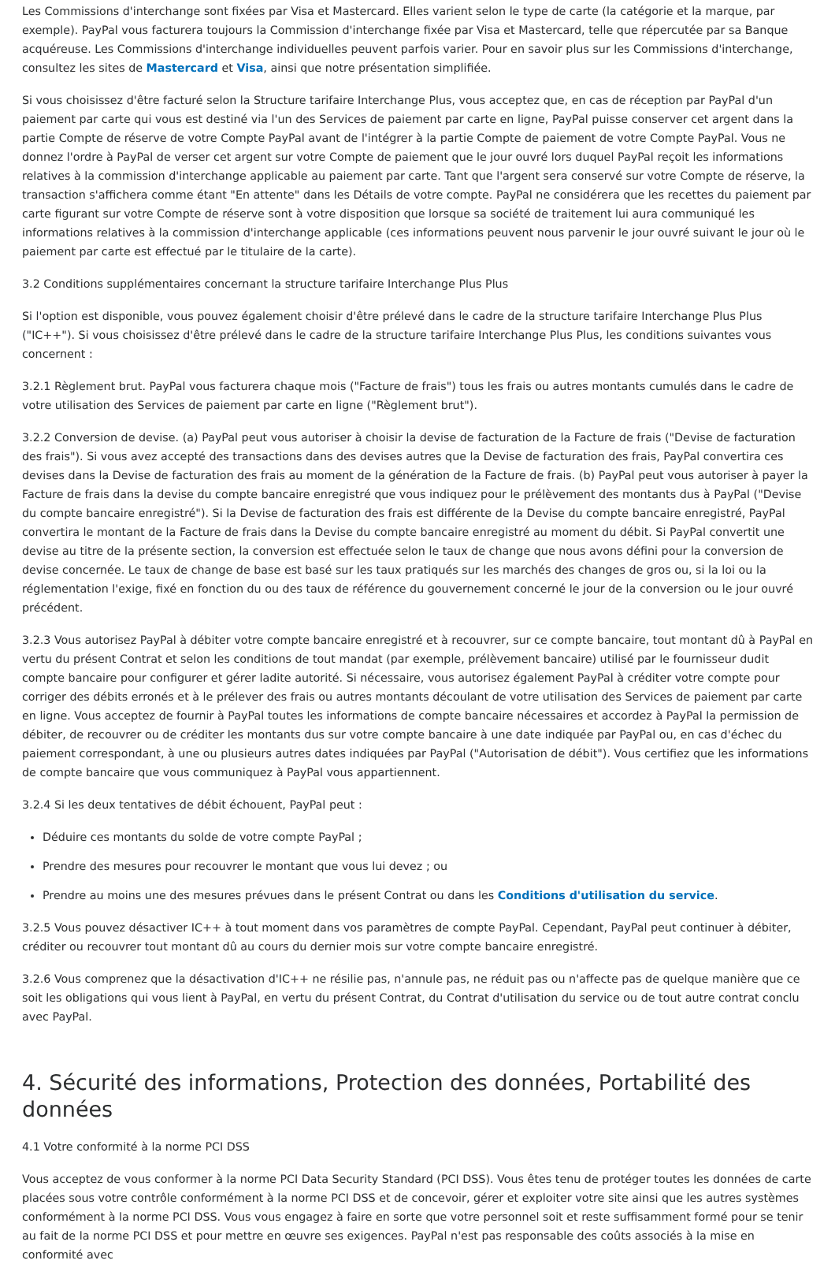Les Commissions d'interchange sont fixées par Visa et Mastercard. Elles varient selon le type de carte (la catégorie et la marque, par exemple). PayPal vous facturera toujours la Commission d'interchange fixée par Visa et Mastercard, telle que répercutée par sa Banque acquéreuse. Les Commissions d'interchange individuelles peuvent parfois varier. Pour en savoir plus sur les Commissions d'interchange, consultez les sites de Mastercard et Visa, ainsi que notre présentation simplifiée.
Si vous choisissez d'être facturé selon la Structure tarifaire Interchange Plus, vous acceptez que, en cas de réception par PayPal d'un paiement par carte qui vous est destiné via l'un des Services de paiement par carte en ligne, PayPal puisse conserver cet argent dans la partie Compte de réserve de votre Compte PayPal avant de l'intégrer à la partie Compte de paiement de votre Compte PayPal. Vous ne donnez l'ordre à PayPal de verser cet argent sur votre Compte de paiement que le jour ouvré lors duquel PayPal reçoit les informations relatives à la commission d'interchange applicable au paiement par carte. Tant que l'argent sera conservé sur votre Compte de réserve, la transaction s'affichera comme étant "En attente" dans les Détails de votre compte. PayPal ne considérera que les recettes du paiement par carte figurant sur votre Compte de réserve sont à votre disposition que lorsque sa société de traitement lui aura communiqué les informations relatives à la commission d'interchange applicable (ces informations peuvent nous parvenir le jour ouvré suivant le jour où le paiement par carte est effectué par le titulaire de la carte).
3.2 Conditions supplémentaires concernant la structure tarifaire Interchange Plus Plus
Si l'option est disponible, vous pouvez également choisir d'être prélevé dans le cadre de la structure tarifaire Interchange Plus Plus ("IC++"). Si vous choisissez d'être prélevé dans le cadre de la structure tarifaire Interchange Plus Plus, les conditions suivantes vous concernent :
3.2.1 Règlement brut. PayPal vous facturera chaque mois ("Facture de frais") tous les frais ou autres montants cumulés dans le cadre de votre utilisation des Services de paiement par carte en ligne ("Règlement brut").
3.2.2 Conversion de devise. (a) PayPal peut vous autoriser à choisir la devise de facturation de la Facture de frais ("Devise de facturation des frais"). Si vous avez accepté des transactions dans des devises autres que la Devise de facturation des frais, PayPal convertira ces devises dans la Devise de facturation des frais au moment de la génération de la Facture de frais. (b) PayPal peut vous autoriser à payer la Facture de frais dans la devise du compte bancaire enregistré que vous indiquez pour le prélèvement des montants dus à PayPal ("Devise du compte bancaire enregistré"). Si la Devise de facturation des frais est différente de la Devise du compte bancaire enregistré, PayPal convertira le montant de la Facture de frais dans la Devise du compte bancaire enregistré au moment du débit. Si PayPal convertit une devise au titre de la présente section, la conversion est effectuée selon le taux de change que nous avons défini pour la conversion de devise concernée. Le taux de change de base est basé sur les taux pratiqués sur les marchés des changes de gros ou, si la loi ou la réglementation l'exige, fixé en fonction du ou des taux de référence du gouvernement concerné le jour de la conversion ou le jour ouvré précédent.
3.2.3 Vous autorisez PayPal à débiter votre compte bancaire enregistré et à recouvrer, sur ce compte bancaire, tout montant dû à PayPal en vertu du présent Contrat et selon les conditions de tout mandat (par exemple, prélèvement bancaire) utilisé par le fournisseur dudit compte bancaire pour configurer et gérer ladite autorité. Si nécessaire, vous autorisez également PayPal à créditer votre compte pour corriger des débits erronés et à le prélever des frais ou autres montants découlant de votre utilisation des Services de paiement par carte en ligne. Vous acceptez de fournir à PayPal toutes les informations de compte bancaire nécessaires et accordez à PayPal la permission de débiter, de recouvrer ou de créditer les montants dus sur votre compte bancaire à une date indiquée par PayPal ou, en cas d'échec du paiement correspondant, à une ou plusieurs autres dates indiquées par PayPal ("Autorisation de débit"). Vous certifiez que les informations de compte bancaire que vous communiquez à PayPal vous appartiennent.
3.2.4 Si les deux tentatives de débit échouent, PayPal peut :
Déduire ces montants du solde de votre compte PayPal ;
Prendre des mesures pour recouvrer le montant que vous lui devez ; ou
Prendre au moins une des mesures prévues dans le présent Contrat ou dans les Conditions d'utilisation du service.
3.2.5 Vous pouvez désactiver IC++ à tout moment dans vos paramètres de compte PayPal. Cependant, PayPal peut continuer à débiter, créditer ou recouvrer tout montant dû au cours du dernier mois sur votre compte bancaire enregistré.
3.2.6 Vous comprenez que la désactivation d'IC++ ne résilie pas, n'annule pas, ne réduit pas ou n'affecte pas de quelque manière que ce soit les obligations qui vous lient à PayPal, en vertu du présent Contrat, du Contrat d'utilisation du service ou de tout autre contrat conclu avec PayPal.
4. Sécurité des informations, Protection des données, Portabilité des données
4.1 Votre conformité à la norme PCI DSS
Vous acceptez de vous conformer à la norme PCI Data Security Standard (PCI DSS). Vous êtes tenu de protéger toutes les données de carte placées sous votre contrôle conformément à la norme PCI DSS et de concevoir, gérer et exploiter votre site ainsi que les autres systèmes conformément à la norme PCI DSS. Vous vous engagez à faire en sorte que votre personnel soit et reste suffisamment formé pour se tenir au fait de la norme PCI DSS et pour mettre en œuvre ses exigences. PayPal n'est pas responsable des coûts associés à la mise en conformité avec